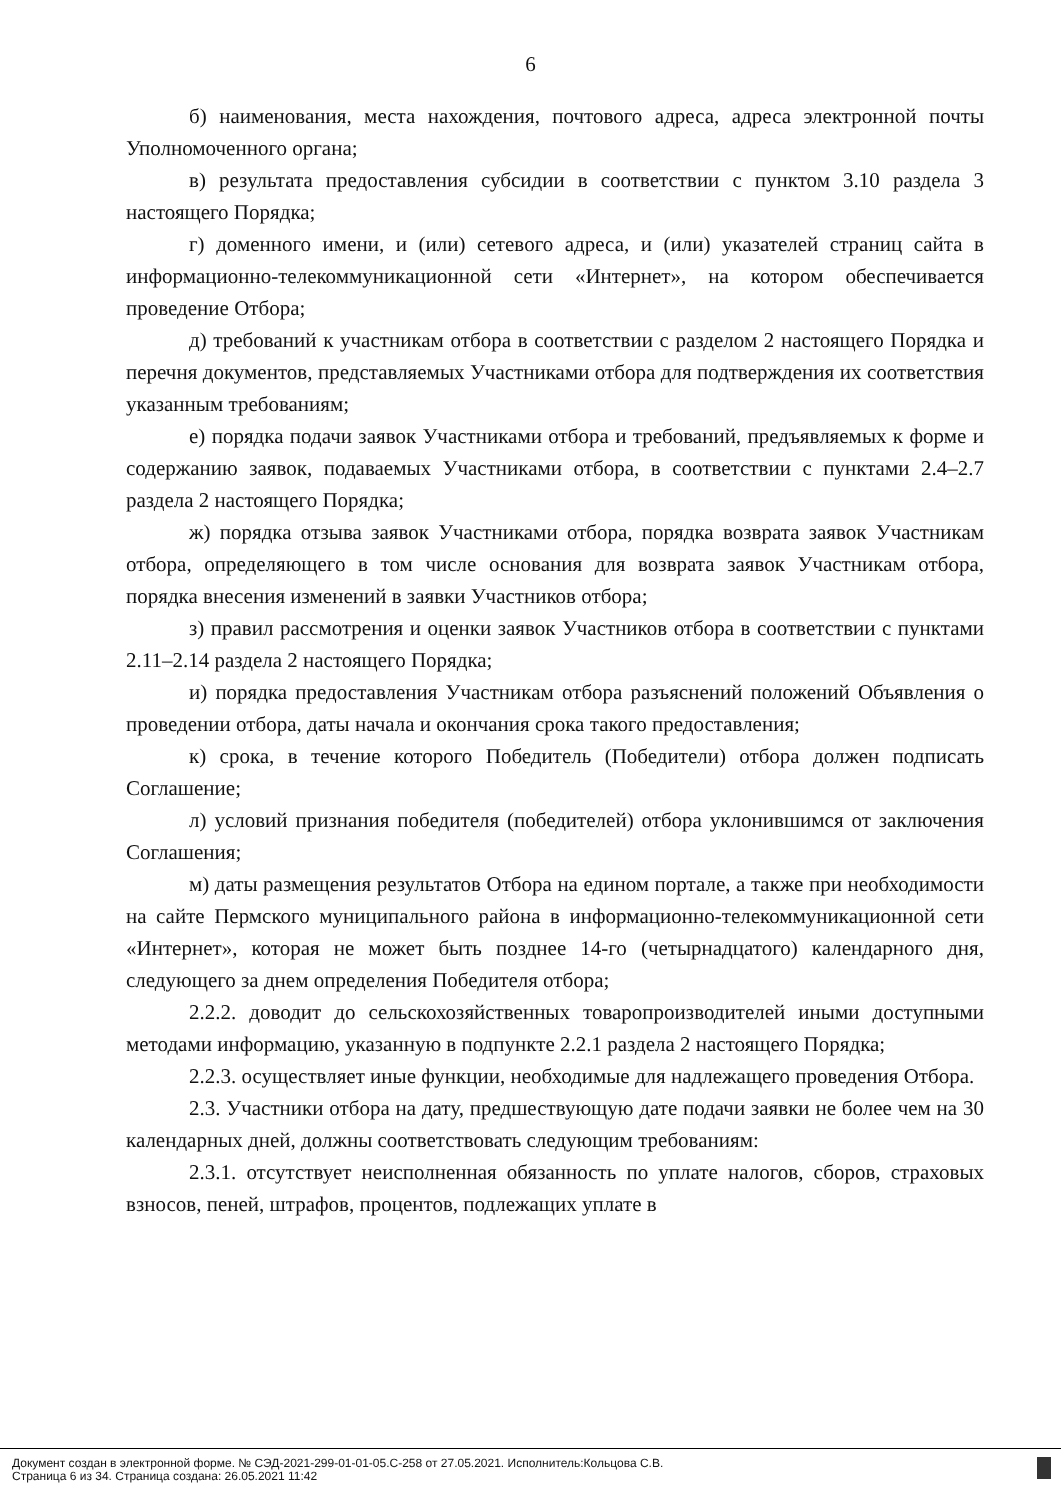6
б) наименования, места нахождения, почтового адреса, адреса электронной почты Уполномоченного органа;
в) результата предоставления субсидии в соответствии с пунктом 3.10 раздела 3 настоящего Порядка;
г) доменного имени, и (или) сетевого адреса, и (или) указателей страниц сайта в информационно-телекоммуникационной сети «Интернет», на котором обеспечивается проведение Отбора;
д) требований к участникам отбора в соответствии с разделом 2 настоящего Порядка и перечня документов, представляемых Участниками отбора для подтверждения их соответствия указанным требованиям;
е) порядка подачи заявок Участниками отбора и требований, предъявляемых к форме и содержанию заявок, подаваемых Участниками отбора, в соответствии с пунктами 2.4–2.7 раздела 2 настоящего Порядка;
ж) порядка отзыва заявок Участниками отбора, порядка возврата заявок Участникам отбора, определяющего в том числе основания для возврата заявок Участникам отбора, порядка внесения изменений в заявки Участников отбора;
з) правил рассмотрения и оценки заявок Участников отбора в соответствии с пунктами 2.11–2.14 раздела 2 настоящего Порядка;
и) порядка предоставления Участникам отбора разъяснений положений Объявления о проведении отбора, даты начала и окончания срока такого предоставления;
к) срока, в течение которого Победитель (Победители) отбора должен подписать Соглашение;
л) условий признания победителя (победителей) отбора уклонившимся от заключения Соглашения;
м) даты размещения результатов Отбора на едином портале, а также при необходимости на сайте Пермского муниципального района в информационно-телекоммуникационной сети «Интернет», которая не может быть позднее 14-го (четырнадцатого) календарного дня, следующего за днем определения Победителя отбора;
2.2.2. доводит до сельскохозяйственных товаропроизводителей иными доступными методами информацию, указанную в подпункте 2.2.1 раздела 2 настоящего Порядка;
2.2.3. осуществляет иные функции, необходимые для надлежащего проведения Отбора.
2.3. Участники отбора на дату, предшествующую дате подачи заявки не более чем на 30 календарных дней, должны соответствовать следующим требованиям:
2.3.1. отсутствует неисполненная обязанность по уплате налогов, сборов, страховых взносов, пеней, штрафов, процентов, подлежащих уплате в
Документ создан в электронной форме. № СЭД-2021-299-01-01-05.С-258 от 27.05.2021. Исполнитель:Кольцова С.В.
Страница 6 из 34. Страница создана: 26.05.2021 11:42